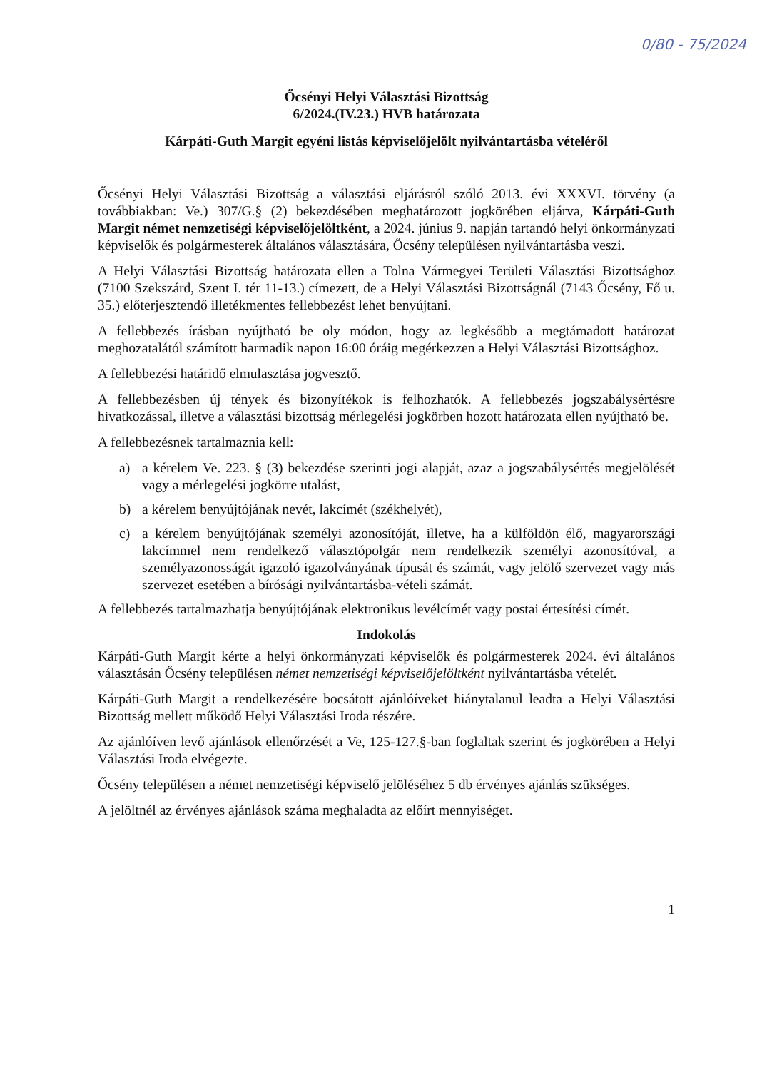0/80 - 75/2024
Őcsényi Helyi Választási Bizottság
6/2024.(IV.23.) HVB határozata
Kárpáti-Guth Margit egyéni listás képviselőjelölt nyilvántartásba vételéről
Őcsényi Helyi Választási Bizottság a választási eljárásról szóló 2013. évi XXXVI. törvény (a továbbiakban: Ve.) 307/G.§ (2) bekezdésében meghatározott jogkörében eljárva, Kárpáti-Guth Margit német nemzetiségi képviselőjelöltként, a 2024. június 9. napján tartandó helyi önkormányzati képviselők és polgármesterek általános választására, Őcsény településen nyilvántartásba veszi.
A Helyi Választási Bizottság határozata ellen a Tolna Vármegyei Területi Választási Bizottsághoz (7100 Szekszárd, Szent I. tér 11-13.) címezett, de a Helyi Választási Bizottságnál (7143 Őcsény, Fő u. 35.) előterjesztendő illetékmentes fellebbezést lehet benyújtani.
A fellebbezés írásban nyújtható be oly módon, hogy az legkésőbb a megtámadott határozat meghozatalától számított harmadik napon 16:00 óráig megérkezzen a Helyi Választási Bizottsághoz.
A fellebbezési határidő elmulasztása jogvesztő.
A fellebbezésben új tények és bizonyítékok is felhozhatók. A fellebbezés jogszabálysértésre hivatkozással, illetve a választási bizottság mérlegelési jogkörben hozott határozata ellen nyújtható be.
A fellebbezésnek tartalmaznia kell:
a) a kérelem Ve. 223. § (3) bekezdése szerinti jogi alapját, azaz a jogszabálysértés megjelölését vagy a mérlegelési jogkörre utalást,
b) a kérelem benyújtójának nevét, lakcímét (székhelyét),
c) a kérelem benyújtójának személyi azonosítóját, illetve, ha a külföldön élő, magyarországi lakcímmel nem rendelkező választópolgár nem rendelkezik személyi azonosítóval, a személyazonosságát igazoló igazolványának típusát és számát, vagy jelölő szervezet vagy más szervezet esetében a bírósági nyilvántartásba-vételi számát.
A fellebbezés tartalmazhatja benyújtójának elektronikus levélcímét vagy postai értesítési címét.
Indokolás
Kárpáti-Guth Margit kérte a helyi önkormányzati képviselők és polgármesterek 2024. évi általános választásán Őcsény településen német nemzetiségi képviselőjelöltként nyilvántartásba vételét.
Kárpáti-Guth Margit a rendelkezésére bocsátott ajánlóíveket hiánytalanul leadta a Helyi Választási Bizottság mellett működő Helyi Választási Iroda részére.
Az ajánlóíven levő ajánlások ellenőrzését a Ve, 125-127.§-ban foglaltak szerint és jogkörében a Helyi Választási Iroda elvégezte.
Őcsény településen a német nemzetiségi képviselő jelöléséhez 5 db érvényes ajánlás szükséges.
A jelöltnél az érvényes ajánlások száma meghaladta az előírt mennyiséget.
1